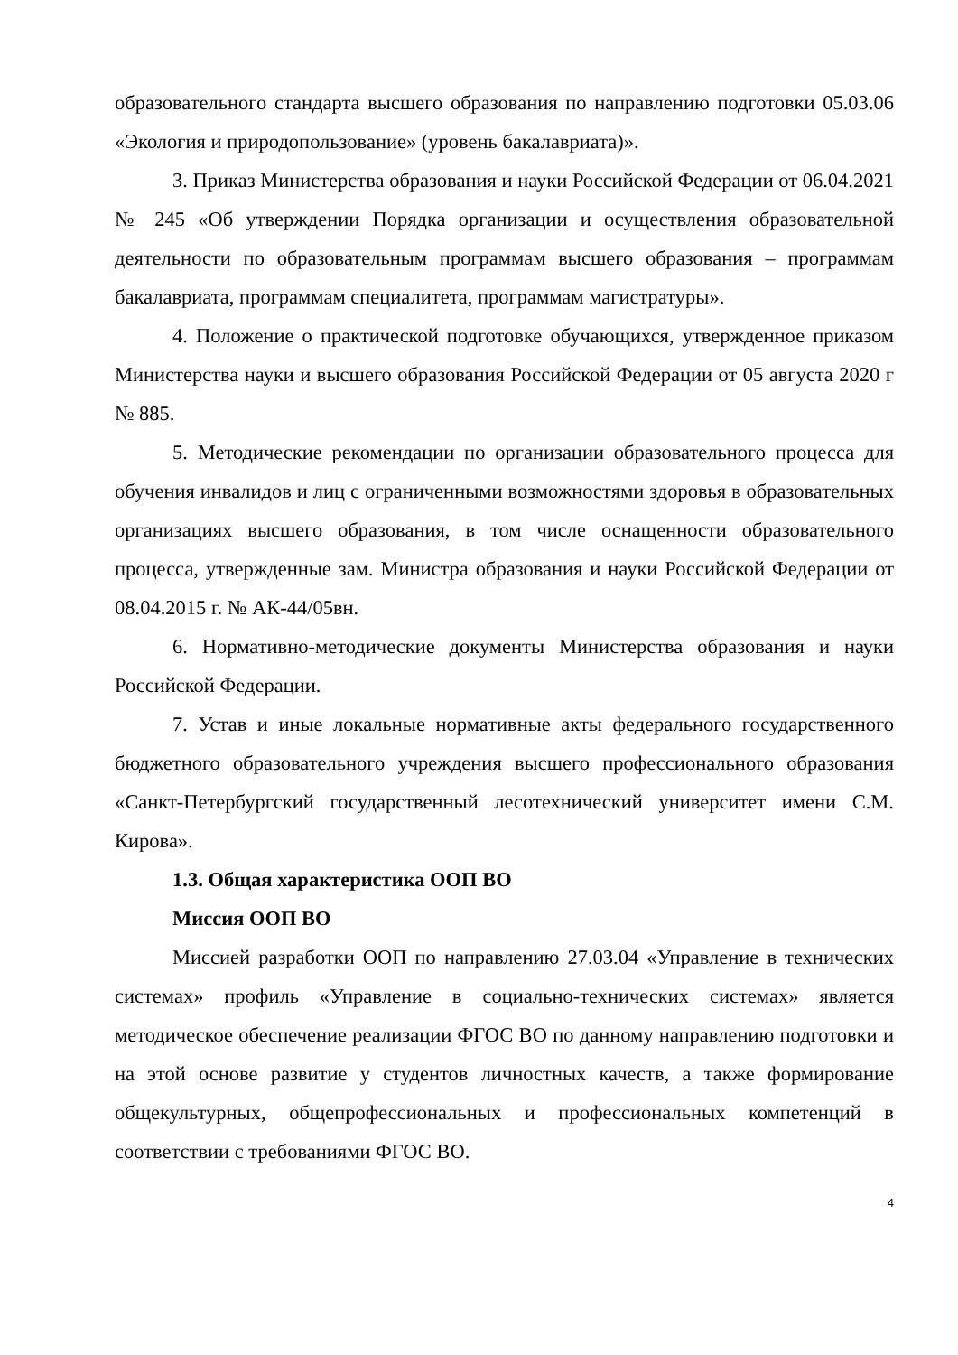образовательного стандарта высшего образования по направлению подготовки 05.03.06 «Экология и природопользование» (уровень бакалавриата)».
3. Приказ Министерства образования и науки Российской Федерации от 06.04.2021 № 245 «Об утверждении Порядка организации и осуществления образовательной деятельности по образовательным программам высшего образования – программам бакалавриата, программам специалитета, программам магистратуры».
4. Положение о практической подготовке обучающихся, утвержденное приказом Министерства науки и высшего образования Российской Федерации от 05 августа 2020 г № 885.
5. Методические рекомендации по организации образовательного процесса для обучения инвалидов и лиц с ограниченными возможностями здоровья в образовательных организациях высшего образования, в том числе оснащенности образовательного процесса, утвержденные зам. Министра образования и науки Российской Федерации от 08.04.2015 г. № АК-44/05вн.
6. Нормативно-методические документы Министерства образования и науки Российской Федерации.
7. Устав и иные локальные нормативные акты федерального государственного бюджетного образовательного учреждения высшего профессионального образования «Санкт-Петербургский государственный лесотехнический университет имени С.М. Кирова».
1.3. Общая характеристика ООП ВО
Миссия ООП ВО
Миссией разработки ООП по направлению 27.03.04 «Управление в технических системах» профиль «Управление в социально-технических системах» является методическое обеспечение реализации ФГОС ВО по данному направлению подготовки и на этой основе развитие у студентов личностных качеств, а также формирование общекультурных, общепрофессиональных и профессиональных компетенций в соответствии с требованиями ФГОС ВО.
4